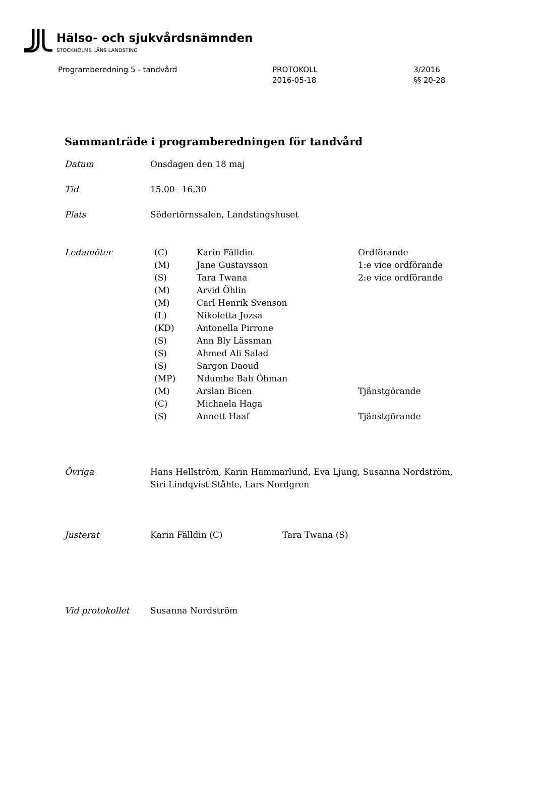Hälso- och sjukvårdsnämnden
STOCKHOLMS LÄNS LANDSTING
Programberedning 5 - tandvård PROTOKOLL
2016-05-18
3/2016
§§ 20-28
Sammanträde i programberedningen för tandvård
Datum Onsdagen den 18 maj
Tid 15.00– 16.30
Plats Södertörnssalen, Landstingshuset
Ledamöter
| (C) | Karin Fälldin | Ordförande |
| (M) | Jane Gustavsson | 1:e vice ordförande |
| (S) | Tara Twana | 2:e vice ordförande |
| (M) | Arvid Öhlin | |
| (M) | Carl Henrik Svenson | |
| (L) | Nikoletta Jozsa | |
| (KD) | Antonella Pirrone | |
| (S) | Ann Bly Lässman | |
| (S) | Ahmed Ali Salad | |
| (S) | Sargon Daoud | |
| (MP) | Ndumbe Bah Öhman | |
| (M) | Arslan Bicen | Tjänstgörande |
| (C) | Michaela Haga | |
| (S) | Annett Haaf | Tjänstgörande |
Övriga Hans Hellström, Karin Hammarlund, Eva Ljung, Susanna Nordström,
Siri Lindqvist Ståhle, Lars Nordgren
Justerat Karin Fälldin (C) Tara Twana (S)
Vid protokollet Susanna Nordström